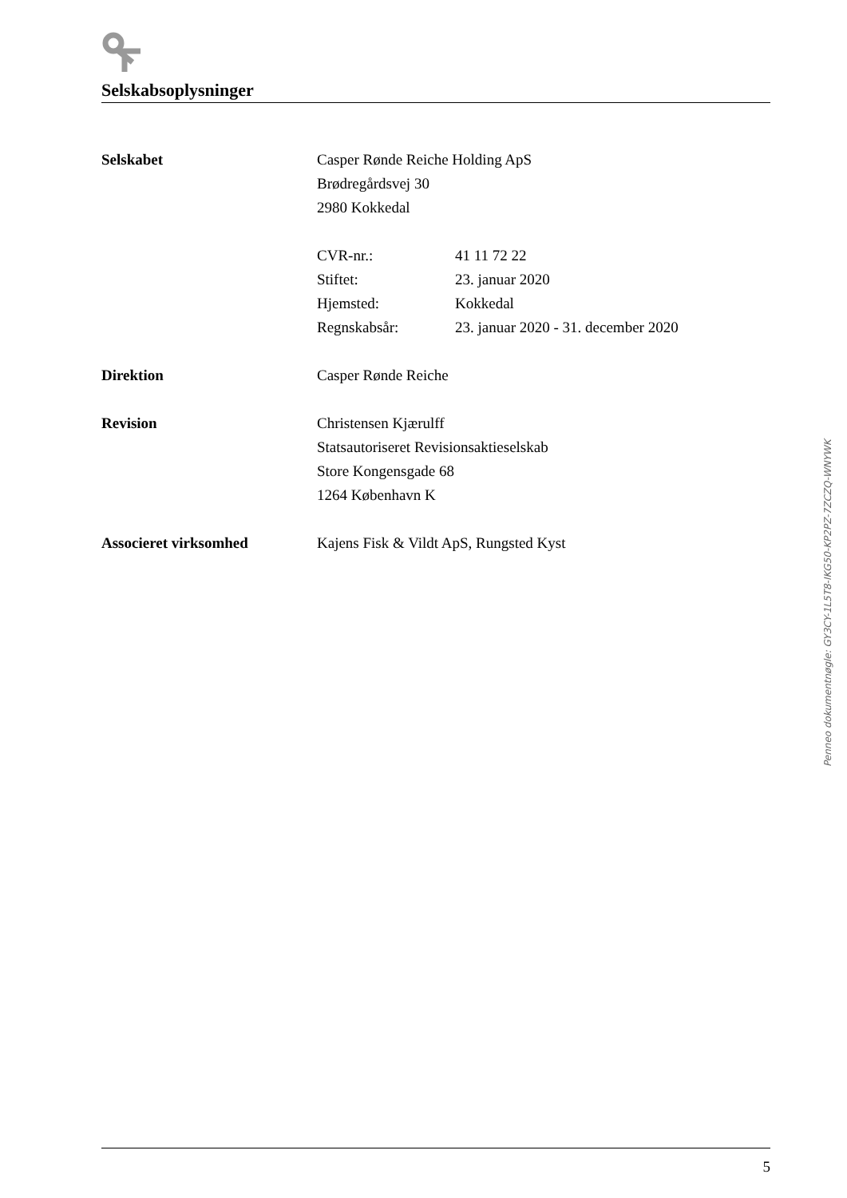Selskabsoplysninger
Selskabet Casper Rønde Reiche Holding ApS
Brødregårdsvej 30
2980 Kokkedal
CVR-nr.: 41 11 72 22
Stiftet: 23. januar 2020
Hjemsted: Kokkedal
Regnskabsår: 23. januar 2020 - 31. december 2020
Direktion Casper Rønde Reiche
Revision Christensen Kjærulff
Statsautoriseret Revisionsaktieselskab
Store Kongensgade 68
1264 København K
Associeret virksomhed Kajens Fisk & Vildt ApS, Rungsted Kyst
Penneo dokumentnøgle: GY3CY-1L5T8-IKG50-KP2PZ-7ZCZQ-WNYWK
5